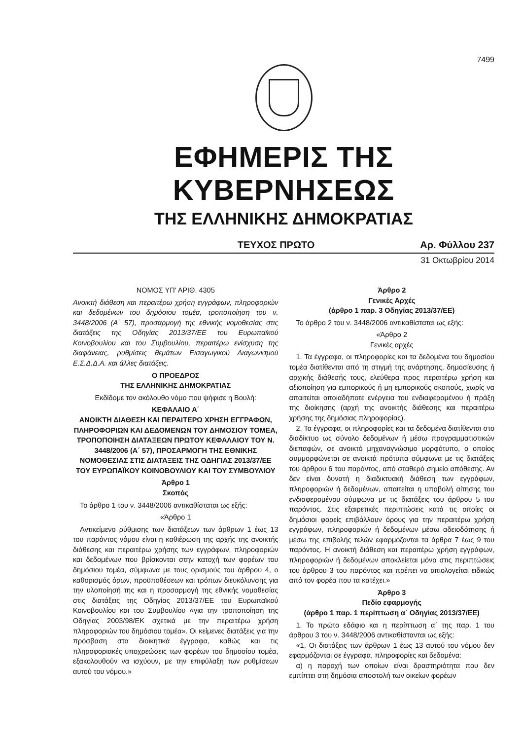7499
ΕΦΗΜΕΡΙΣ ΤΗΣ ΚΥΒΕΡΝΗΣΕΩΣ
ΤΗΣ ΕΛΛΗΝΙΚΗΣ ΔΗΜΟΚΡΑΤΙΑΣ
ΤΕΥΧΟΣ ΠΡΩΤΟ Αρ. Φύλλου 237
31 Οκτωβρίου 2014
ΝΟΜΟΣ ΥΠ' ΑΡΙΘ. 4305
Ανοικτή διάθεση και περαιτέρω χρήση εγγράφων, πληροφοριών και δεδομένων του δημόσιου τομέα, τροποποίηση του ν. 3448/2006 (Α΄ 57), προσαρμογή της εθνικής νομοθεσίας στις διατάξεις της Οδηγίας 2013/37/ΕΕ του Ευρωπαϊκού Κοινοβουλίου και του Συμβουλίου, περαιτέρω ενίσχυση της διαφάνειας, ρυθμίσεις θεμάτων Εισαγωγικού Διαγωνισμού Ε.Σ.Δ.Δ.Α. και άλλες διατάξεις.
Ο ΠΡΟΕΔΡΟΣ
ΤΗΣ ΕΛΛΗΝΙΚΗΣ ΔΗΜΟΚΡΑΤΙΑΣ
Εκδίδομε τον ακόλουθο νόμο που ψήφισε η Βουλή:
ΚΕΦΑΛΑΙΟ Α΄
ΑΝΟΙΚΤΗ ΔΙΑΘΕΣΗ ΚΑΙ ΠΕΡΑΙΤΕΡΩ ΧΡΗΣΗ ΕΓΓΡΑΦΩΝ, ΠΛΗΡΟΦΟΡΙΩΝ ΚΑΙ ΔΕΔΟΜΕΝΩΝ ΤΟΥ ΔΗΜΟΣΙΟΥ ΤΟΜΕΑ, ΤΡΟΠΟΠΟΙΗΣΗ ΔΙΑΤΑΞΕΩΝ ΠΡΩΤΟΥ ΚΕΦΑΛΑΙΟΥ ΤΟΥ Ν. 3448/2006 (Α΄ 57), ΠΡΟΣΑΡΜΟΓΗ ΤΗΣ ΕΘΝΙΚΗΣ ΝΟΜΟΘΕΣΙΑΣ ΣΤΙΣ ΔΙΑΤΑΞΕΙΣ ΤΗΣ ΟΔΗΓΙΑΣ 2013/37/ΕΕ ΤΟΥ ΕΥΡΩΠΑΪΚΟΥ ΚΟΙΝΟΒΟΥΛΙΟΥ ΚΑΙ ΤΟΥ ΣΥΜΒΟΥΛΙΟΥ
Άρθρο 1
Σκοπός
Το άρθρο 1 του ν. 3448/2006 αντικαθίσταται ως εξής:
«Άρθρο 1
Αντικείμενο ρύθμισης των διατάξεων των άρθρων 1 έως 13 του παρόντος νόμου είναι η καθιέρωση της αρχής της ανοικτής διάθεσης και περαιτέρω χρήσης των εγγράφων, πληροφοριών και δεδομένων που βρίσκονται στην κατοχή των φορέων του δημόσιου τομέα, σύμφωνα με τους ορισμούς του άρθρου 4, ο καθορισμός όρων, προϋποθέσεων και τρόπων διευκόλυνσης για την υλοποίησή της και η προσαρμογή της εθνικής νομοθεσίας στις διατάξεις της Οδηγίας 2013/37/ΕΕ του Ευρωπαϊκού Κοινοβουλίου και του Συμβουλίου «για την τροποποίηση της Οδηγίας 2003/98/ΕΚ σχετικά με την περαιτέρω χρήση πληροφοριών του δημόσιου τομέα». Οι κείμενες διατάξεις για την πρόσβαση στα διοικητικά έγγραφα, καθώς και τις πληροφοριακές υποχρεώσεις των φορέων του δημοσίου τομέα, εξακολουθούν να ισχύουν, με την επιφύλαξη των ρυθμίσεων αυτού του νόμου.»
Άρθρο 2
Γενικές Αρχές
(άρθρο 1 παρ. 3 Οδηγίας 2013/37/ΕΕ)
Το άρθρο 2 του ν. 3448/2006 αντικαθίσταται ως εξής:
«Άρθρο 2
Γενικές αρχές
1. Τα έγγραφα, οι πληροφορίες και τα δεδομένα του δημοσίου τομέα διατίθενται από τη στιγμή της ανάρτησης, δημοσίευσης ή αρχικής διάθεσής τους, ελεύθερα προς περαιτέρω χρήση και αξιοποίηση για εμπορικούς ή μη εμπορικούς σκοπούς, χωρίς να απαιτείται οποιαδήποτε ενέργεια του ενδιαφερομένου ή πράξη της διοίκησης (αρχή της ανοικτής διάθεσης και περαιτέρω χρήσης της δημόσιας πληροφορίας).
2. Τα έγγραφα, οι πληροφορίες και τα δεδομένα διατίθενται στο διαδίκτυο ως σύνολο δεδομένων ή μέσω προγραμματιστικών διεπαφών, σε ανοικτό μηχαναγνώσιμο μορφότυπο, ο οποίος συμμορφώνεται σε ανοικτά πρότυπα σύμφωνα με τις διατάξεις του άρθρου 6 του παρόντος, από σταθερό σημείο απόθεσης. Αν δεν είναι δυνατή η διαδικτυακή διάθεση των εγγράφων, πληροφοριών ή δεδομένων, απαιτείται η υποβολή αίτησης του ενδιαφερομένου σύμφωνα με τις διατάξεις του άρθρου 5 του παρόντος. Στις εξαιρετικές περιπτώσεις κατά τις οποίες οι δημόσιοι φορείς επιβάλλουν όρους για την περαιτέρω χρήση εγγράφων, πληροφοριών ή δεδομένων μέσω αδειοδότησης ή μέσω της επιβολής τελών εφαρμόζονται τα άρθρα 7 έως 9 του παρόντος. Η ανοικτή διάθεση και περαιτέρω χρήση εγγράφων, πληροφοριών ή δεδομένων αποκλείεται μόνο στις περιπτώσεις του άρθρου 3 του παρόντος και πρέπει να αιτιολογείται ειδικώς από τον φορέα που τα κατέχει.»
Άρθρο 3
Πεδίο εφαρμογής
(άρθρο 1 παρ. 1 περίπτωση α΄ Οδηγίας 2013/37/ΕΕ)
1. Το πρώτο εδάφιο και η περίπτωση α΄ της παρ. 1 του άρθρου 3 του ν. 3448/2006 αντικαθίστανται ως εξής:
«1. Οι διατάξεις των άρθρων 1 έως 13 αυτού του νόμου δεν εφαρμόζονται σε έγγραφα, πληροφορίες και δεδομένα:
α) η παροχή των οποίων είναι δραστηριότητα που δεν εμπίπτει στη δημόσια αποστολή των οικείων φορέων